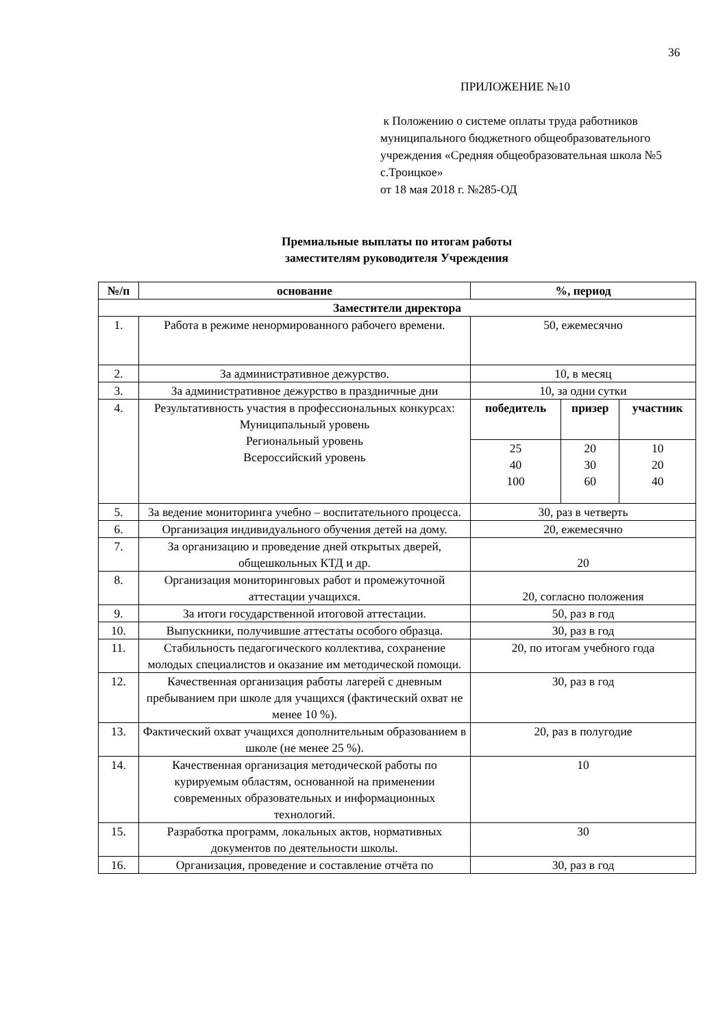36
ПРИЛОЖЕНИЕ №10
к Положению о системе оплаты труда работников муниципального бюджетного общеобразовательного учреждения «Средняя общеобразовательная школа №5 с.Троицкое»
от 18 мая 2018 г. №285-ОД
Премиальные выплаты по итогам работы
заместителям руководителя Учреждения
| №/п | основание | %, период | | |
| --- | --- | --- | --- | --- |
| Заместители директора | | | | |
| 1. | Работа в режиме ненормированного рабочего времени. | 50, ежемесячно | | |
| 2. | За административное дежурство. | 10, в месяц | | |
| 3. | За административное дежурство в праздничные дни | 10, за одни сутки | | |
| 4. | Результативность участия в профессиональных конкурсах: Муниципальный уровень Региональный уровень Всероссийский уровень | победитель | призер | участник |
| | | 25 40 100 | 20 30 60 | 10 20 40 |
| 5. | За ведение мониторинга учебно – воспитательного процесса. | 30, раз в четверть | | |
| 6. | Организация индивидуального обучения детей на дому. | 20, ежемесячно | | |
| 7. | За организацию и проведение дней открытых дверей, общешкольных КТД и др. | 20 | | |
| 8. | Организация мониторинговых работ и промежуточной аттестации учащихся. | 20, согласно положения | | |
| 9. | За итоги государственной итоговой аттестации. | 50, раз в год | | |
| 10. | Выпускники, получившие аттестаты особого образца. | 30, раз в год | | |
| 11. | Стабильность педагогического коллектива, сохранение молодых специалистов и оказание им методической помощи. | 20, по итогам учебного года | | |
| 12. | Качественная организация работы лагерей с дневным пребыванием при школе для учащихся (фактический охват не менее 10 %). | 30, раз в год | | |
| 13. | Фактический охват учащихся дополнительным образованием в школе (не менее 25 %). | 20, раз в полугодие | | |
| 14. | Качественная организация методической работы по курируемым областям, основанной на применении современных образовательных и информационных технологий. | 10 | | |
| 15. | Разработка программ, локальных актов, нормативных документов по деятельности школы. | 30 | | |
| 16. | Организация, проведение и составление отчёта по | 30, раз в год | | |